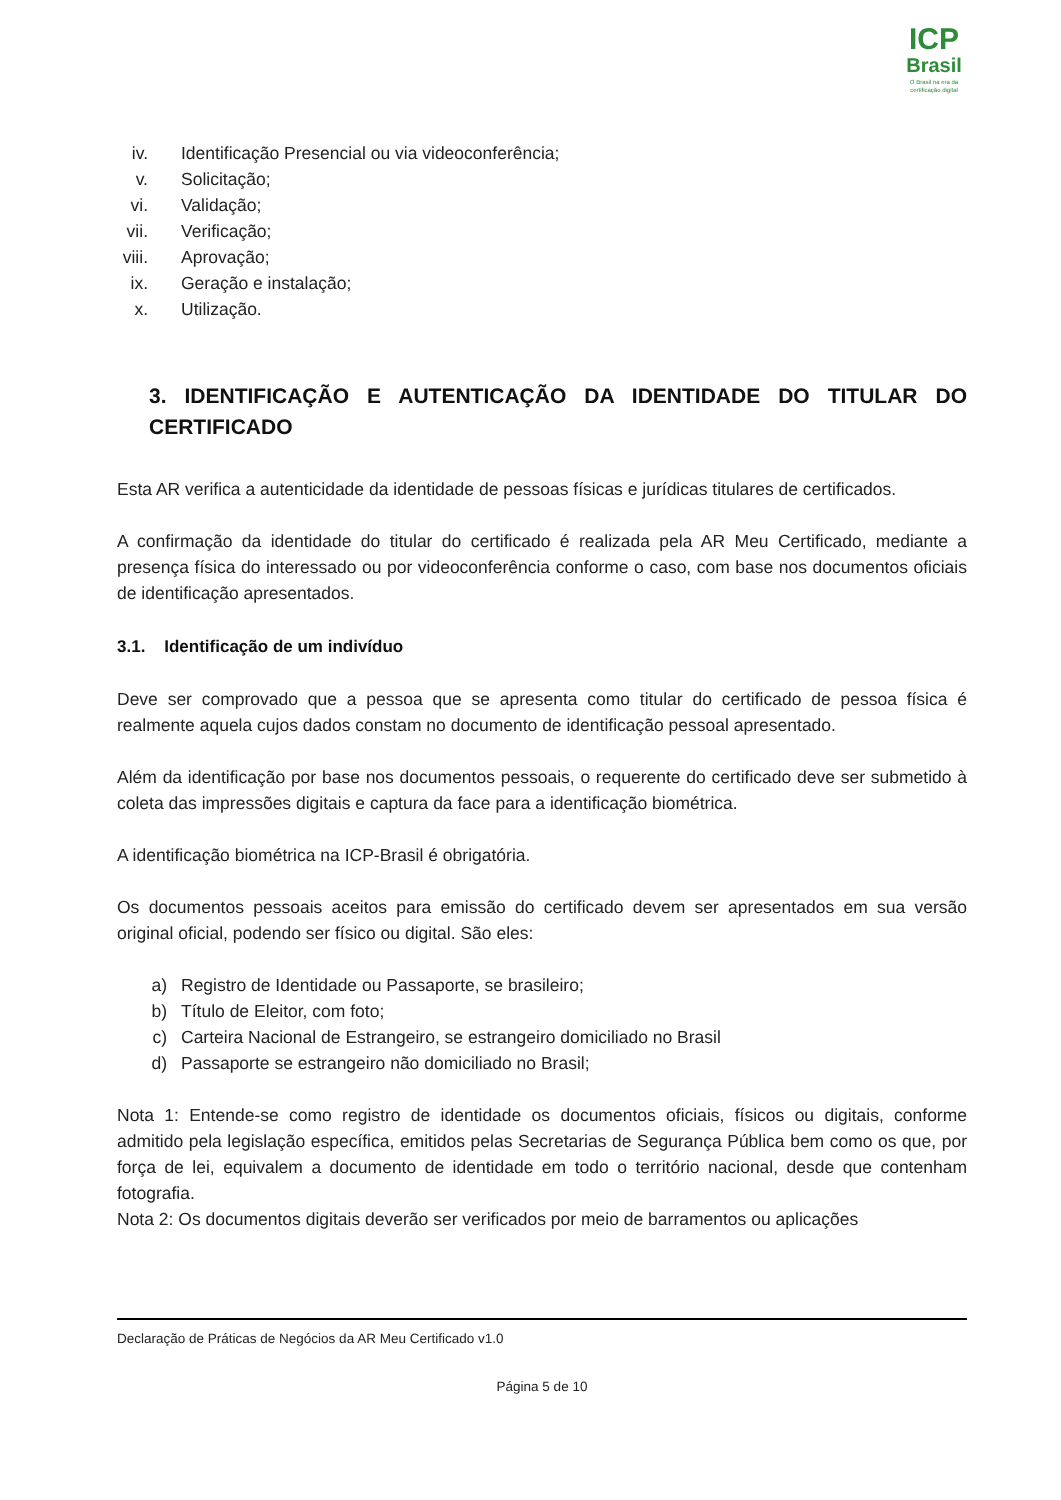ICP
Brasil
O Brasil na era da certificação digital
iv. Identificação Presencial ou via videoconferência;
v. Solicitação;
vi. Validação;
vii. Verificação;
viii. Aprovação;
ix. Geração e instalação;
x. Utilização.
3. IDENTIFICAÇÃO E AUTENTICAÇÃO DA IDENTIDADE DO TITULAR DO CERTIFICADO
Esta AR verifica a autenticidade da identidade de pessoas físicas e jurídicas titulares de certificados.
A confirmação da identidade do titular do certificado é realizada pela AR Meu Certificado, mediante a presença física do interessado ou por videoconferência conforme o caso, com base nos documentos oficiais de identificação apresentados.
3.1. Identificação de um indivíduo
Deve ser comprovado que a pessoa que se apresenta como titular do certificado de pessoa física é realmente aquela cujos dados constam no documento de identificação pessoal apresentado.
Além da identificação por base nos documentos pessoais, o requerente do certificado deve ser submetido à coleta das impressões digitais e captura da face para a identificação biométrica.
A identificação biométrica na ICP-Brasil é obrigatória.
Os documentos pessoais aceitos para emissão do certificado devem ser apresentados em sua versão original oficial, podendo ser físico ou digital. São eles:
a) Registro de Identidade ou Passaporte, se brasileiro;
b) Título de Eleitor, com foto;
c) Carteira Nacional de Estrangeiro, se estrangeiro domiciliado no Brasil
d) Passaporte se estrangeiro não domiciliado no Brasil;
Nota 1: Entende-se como registro de identidade os documentos oficiais, físicos ou digitais, conforme admitido pela legislação específica, emitidos pelas Secretarias de Segurança Pública bem como os que, por força de lei, equivalem a documento de identidade em todo o território nacional, desde que contenham fotografia.
Nota 2: Os documentos digitais deverão ser verificados por meio de barramentos ou aplicações
Declaração de Práticas de Negócios da AR Meu Certificado v1.0
Página 5 de 10